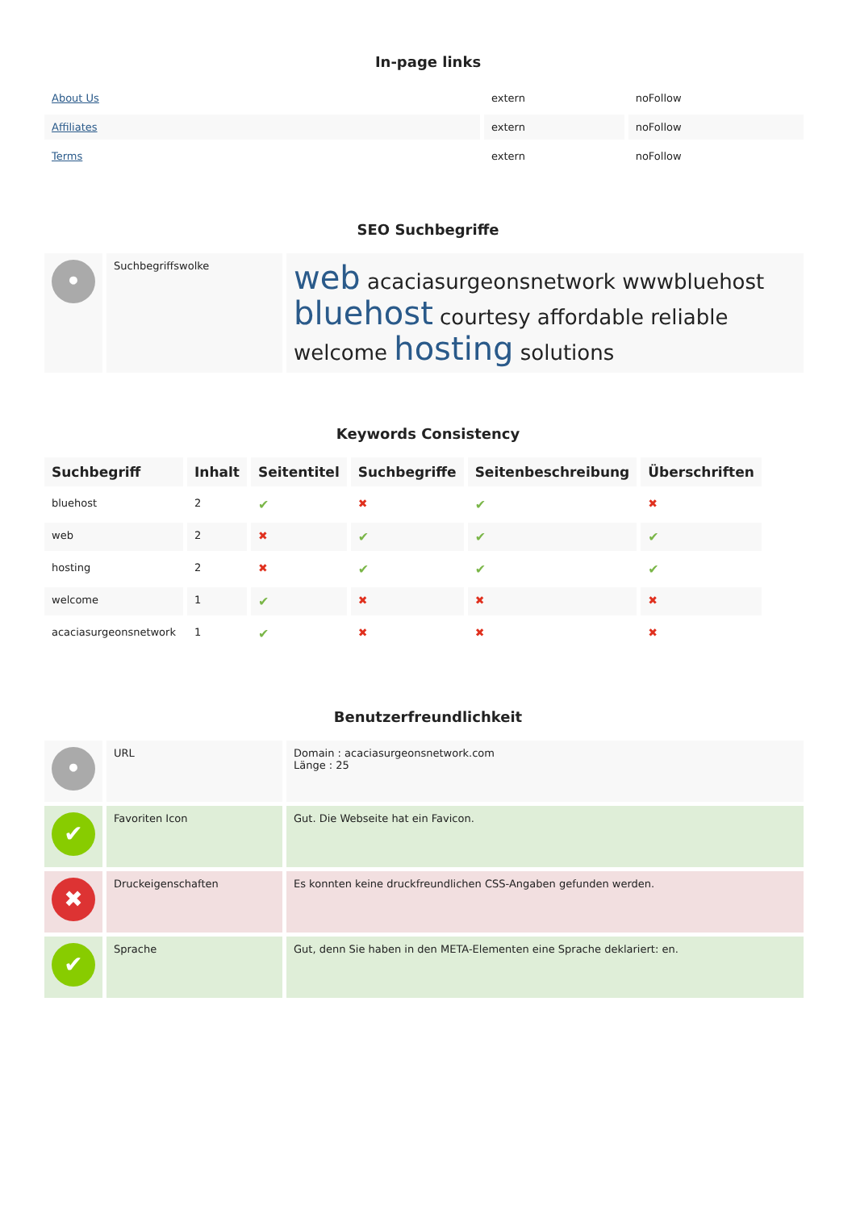In-page links
| About Us | extern | noFollow |
| Affiliates | extern | noFollow |
| Terms | extern | noFollow |
SEO Suchbegriffe
| • | Suchbegriffswolke | web acaciasurgeonsnetwork wwwbluehost bluehost courtesy affordable reliable welcome hosting solutions |
Keywords Consistency
| Suchbegriff | Inhalt | Seitentitel | Suchbegriffe | Seitenbeschreibung | Überschriften |
| --- | --- | --- | --- | --- | --- |
| bluehost | 2 | ✔ | ✖ | ✔ | ✖ |
| web | 2 | ✖ | ✔ | ✔ | ✔ |
| hosting | 2 | ✖ | ✔ | ✔ | ✔ |
| welcome | 1 | ✔ | ✖ | ✖ | ✖ |
| acaciasurgeonsnetwork | 1 | ✔ | ✖ | ✖ | ✖ |
Benutzerfreundlichkeit
| • | URL | Domain : acaciasurgeonsnetwork.com Länge : 25 |
| ✔ | Favoriten Icon | Gut. Die Webseite hat ein Favicon. |
| ✖ | Druckeigenschaften | Es konnten keine druckfreundlichen CSS-Angaben gefunden werden. |
| ✔ | Sprache | Gut, denn Sie haben in den META-Elementen eine Sprache deklariert: en. |